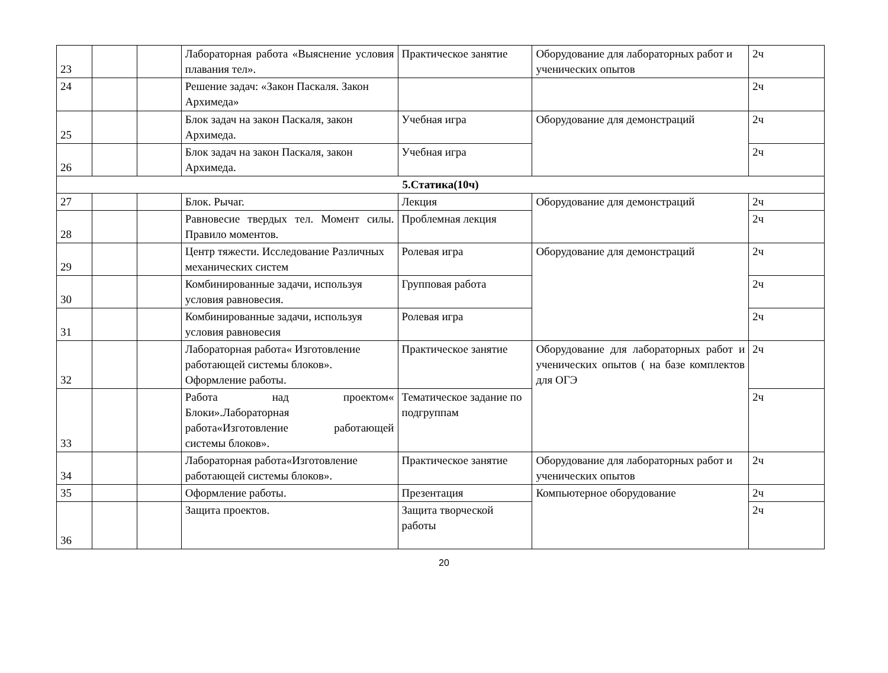| 23 | | | Лабораторная работа «Выяснение условия плавания тел». | Практическое занятие | Оборудование для лабораторных работ и ученических опытов | 2ч |
| 24 | | | Решение задач: «Закон Паскаля. Закон Архимеда» | | | 2ч |
| 25 | | | Блок задач на закон Паскаля, закон Архимеда. | Учебная игра | Оборудование для демонстраций | 2ч |
| 26 | | | Блок задач на закон Паскаля, закон Архимеда. | Учебная игра | | 2ч |
| 5.Статика(10ч) | | | | | | |
| 27 | | | Блок. Рычаг. | Лекция | Оборудование для демонстраций | 2ч |
| 28 | | | Равновесие твердых тел. Момент силы. Правило моментов. | Проблемная лекция | | 2ч |
| 29 | | | Центр тяжести. Исследование Различных механических систем | Ролевая игра | Оборудование для демонстраций | 2ч |
| 30 | | | Комбинированные задачи, используя условия равновесия. | Групповая работа | | 2ч |
| 31 | | | Комбинированные задачи, используя условия равновесия | Ролевая игра | | 2ч |
| 32 | | | Лабораторная работа« Изготовление работающей системы блоков». Оформление работы. | Практическое занятие | Оборудование для лабораторных работ и ученических опытов ( на базе комплектов для ОГЭ | 2ч |
| 33 | | | Работа над проектом« Блоки».Лабораторная работа«Изготовление работающей системы блоков». | Тематическое задание по подгруппам | | 2ч |
| 34 | | | Лабораторная работа«Изготовление работающей системы блоков». | Практическое занятие | Оборудование для лабораторных работ и ученических опытов | 2ч |
| 35 | | | Оформление работы. | Презентация | Компьютерное оборудование | 2ч |
| 36 | | | Защита проектов. | Защита творческой работы | | 2ч |
20